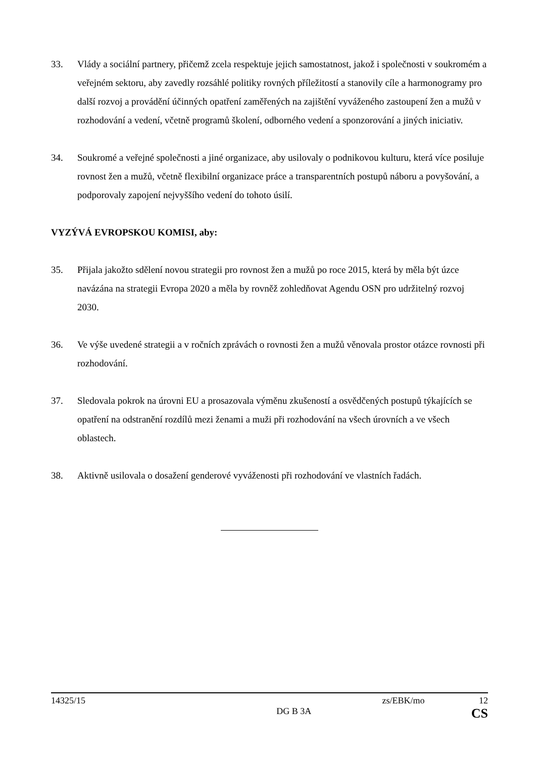33. Vlády a sociální partnery, přičemž zcela respektuje jejich samostatnost, jakož i společnosti v soukromém a veřejném sektoru, aby zavedly rozsáhlé politiky rovných příležitostí a stanovily cíle a harmonogramy pro další rozvoj a provádění účinných opatření zaměřených na zajištění vyváženého zastoupení žen a mužů v rozhodování a vedení, včetně programů školení, odborného vedení a sponzorování a jiných iniciativ.
34. Soukromé a veřejné společnosti a jiné organizace, aby usilovaly o podnikovou kulturu, která více posiluje rovnost žen a mužů, včetně flexibilní organizace práce a transparentních postupů náboru a povyšování, a podporovaly zapojení nejvyššího vedení do tohoto úsilí.
VYZÝVÁ EVROPSKOU KOMISI, aby:
35. Přijala jakožto sdělení novou strategii pro rovnost žen a mužů po roce 2015, která by měla být úzce navázána na strategii Evropa 2020 a měla by rovněž zohledňovat Agendu OSN pro udržitelný rozvoj 2030.
36. Ve výše uvedené strategii a v ročních zprávách o rovnosti žen a mužů věnovala prostor otázce rovnosti při rozhodování.
37. Sledovala pokrok na úrovni EU a prosazovala výměnu zkušeností a osvědčených postupů týkajících se opatření na odstranění rozdílů mezi ženami a muži při rozhodování na všech úrovních a ve všech oblastech.
38. Aktivně usilovala o dosažení genderové vyváženosti při rozhodování ve vlastních řadách.
14325/15 zs/EBK/mo 12
DG B 3A CS